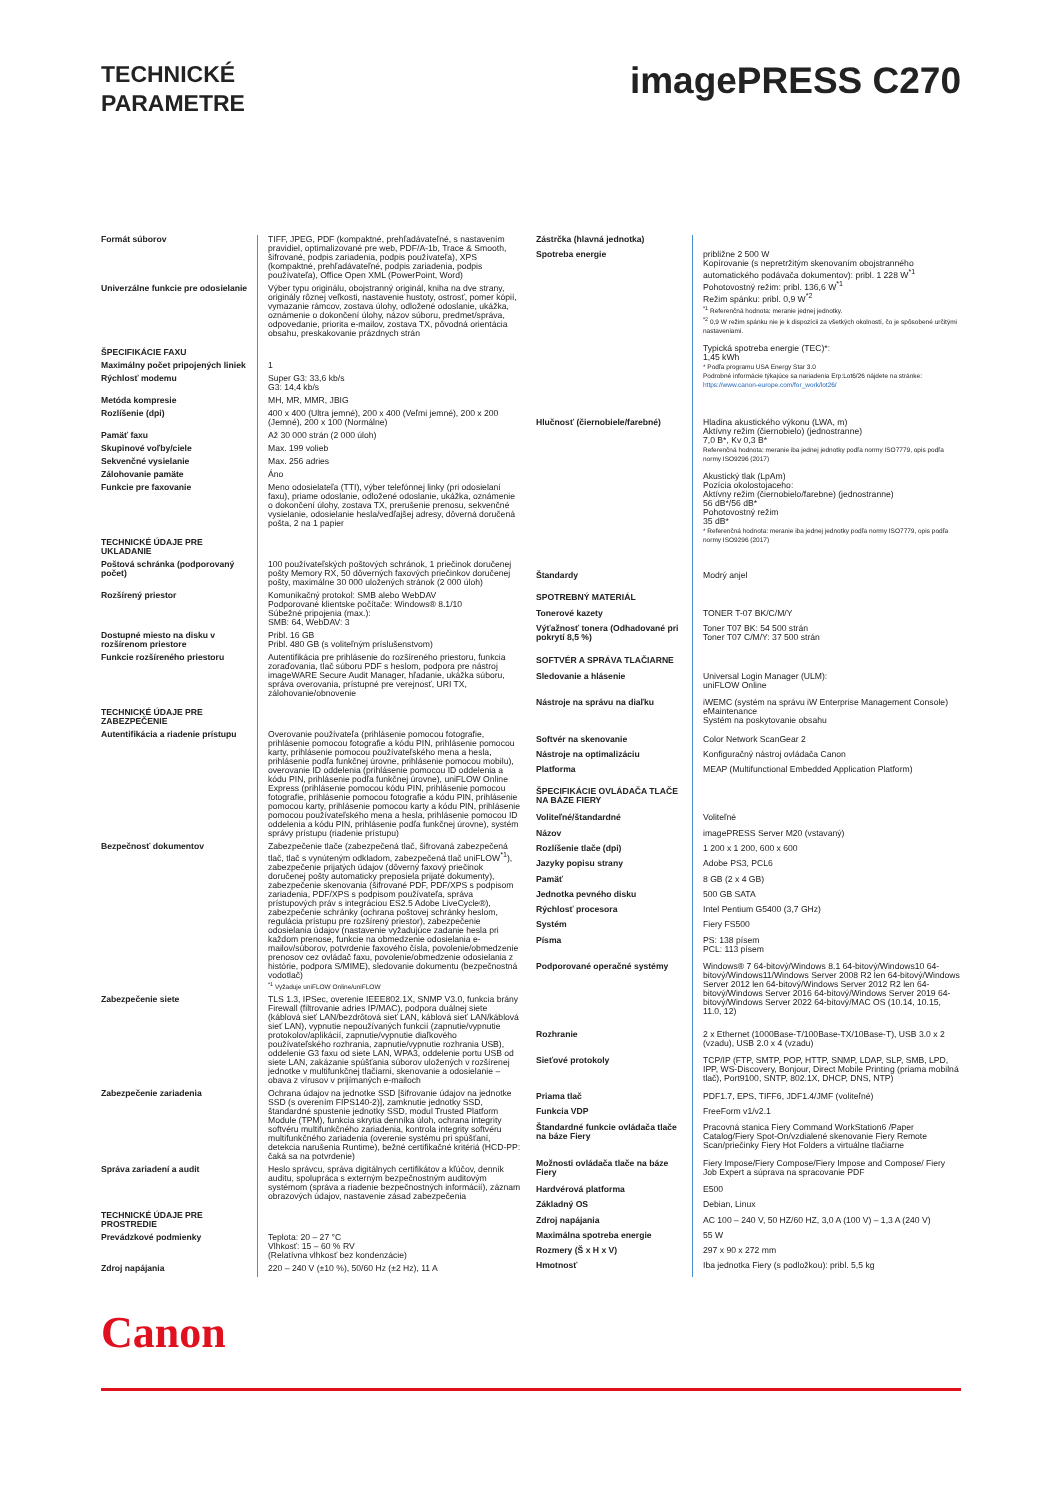TECHNICKÉ
PARAMETRE
imagePRESS C270
| Formát súborov | TIFF, JPEG, PDF (kompaktné, prehľadávateľné, s nastavením pravidiel, optimalizované pre web, PDF/A-1b, Trace & Smooth, šifrované, podpis zariadenia, podpis používateľa), XPS (kompaktné, prehľadávateľné, podpis zariadenia, podpis používateľa), Office Open XML (PowerPoint, Word) |
| Univerzálne funkcie pre odosielanie | Výber typu originálu, obojstranný originál, kniha na dve strany, originály rôznej veľkosti, nastavenie hustoty, ostrosť, pomer kópií, vymazanie rámcov, zostava úlohy, odložené odoslanie, ukážka, oznámenie o dokončení úlohy, názov súboru, predmet/správa, odpovedanie, priorita e-mailov, zostava TX, pôvodná orientácia obsahu, preskakovanie prázdnych strán |
| ŠPECIFIKÁCIE FAXU | |
| Maximálny počet pripojených liniek | 1 |
| Rýchlosť modemu | Super G3: 33,6 kb/s G3: 14,4 kb/s |
| Metóda kompresie | MH, MR, MMR, JBIG |
| Rozlíšenie (dpi) | 400 x 400 (Ultra jemné), 200 x 400 (Veľmi jemné), 200 x 200 (Jemné), 200 x 100 (Normálne) |
| Pamäť faxu | Až 30 000 strán (2 000 úloh) |
| Skupinové voľby/ciele | Max. 199 volieb |
| Sekvenčné vysielanie | Max. 256 adries |
| Zálohovanie pamäte | Áno |
| Funkcie pre faxovanie | Meno odosielateľa (TTI), výber telefónnej linky (pri odosielaní faxu), priame odoslanie, odložené odoslanie, ukážka, oznámenie o dokončení úlohy, zostava TX, prerušenie prenosu, sekvenčné vysielanie, odosielanie hesla/vedľajšej adresy, dôverná doručená pošta, 2 na 1 papier |
| TECHNICKÉ ÚDAJE PRE UKLADANIE | |
| Poštová schránka (podporovaný počet) | 100 používateľských poštových schránok, 1 priečinok doručenej pošty Memory RX, 50 dôverných faxových priečinkov doručenej pošty, maximálne 30 000 uložených stránok (2 000 úloh) |
| Rozšírený priestor | Komunikačný protokol: SMB alebo WebDAV Podporované klientske počítače: Windows® 8.1/10 Súbežné pripojenia (max.): SMB: 64, WebDAV: 3 |
| Dostupné miesto na disku v rozšírenom priestore | Pribl. 16 GB Pribl. 480 GB (s voliteľným príslušenstvom) |
| Funkcie rozšíreného priestoru | Autentifikácia pre prihlásenie do rozšíreného priestoru, funkcia zoraďovania, tlač súboru PDF s heslom, podpora pre nástroj imageWARE Secure Audit Manager, hľadanie, ukážka súboru, správa overovania, prístupné pre verejnosť, URI TX, zálohovanie/obnovenie |
| TECHNICKÉ ÚDAJE PRE ZABEZPEČENIE | |
| Autentifikácia a riadenie prístupu | Overovanie používateľa (prihlásenie pomocou fotografie, prihlásenie pomocou fotografie a kódu PIN, prihlásenie pomocou karty, prihlásenie pomocou používateľského mena a hesla, prihlásenie podľa funkčnej úrovne, prihlásenie pomocou mobilu), overovanie ID oddelenia (prihlásenie pomocou ID oddelenia a kódu PIN, prihlásenie podľa funkčnej úrovne), uniFLOW Online Express (prihlásenie pomocou kódu PIN, prihlásenie pomocou fotografie, prihlásenie pomocou fotografie a kódu PIN, prihlásenie pomocou karty, prihlásenie pomocou karty a kódu PIN, prihlásenie pomocou používateľského mena a hesla, prihlásenie pomocou ID oddelenia a kódu PIN, prihlásenie podľa funkčnej úrovne), systém správy prístupu (riadenie prístupu) |
| Bezpečnosť dokumentov | Zabezpečenie tlače (zabezpečená tlač, šifrovaná zabezpečená tlač, tlač s vynúteným odkladom, zabezpečená tlač uniFLOW<sup>*1</sup>), zabezpečenie prijatých údajov (dôverný faxový priečinok doručenej pošty automaticky preposiela prijaté dokumenty), zabezpečenie skenovania (šifrované PDF, PDF/XPS s podpisom zariadenia, PDF/XPS s podpisom používateľa, správa prístupových práv s integráciou ES2.5 Adobe LiveCycle®), zabezpečenie schránky (ochrana poštovej schránky heslom, regulácia prístupu pre rozšírený priestor), zabezpečenie odosielania údajov (nastavenie vyžadujúce zadanie hesla pri každom prenose, funkcie na obmedzenie odosielania e-mailov/súborov, potvrdenie faxového čísla, povolenie/obmedzenie prenosov cez ovládač faxu, povolenie/obmedzenie odosielania z histórie, podpora S/MIME), sledovanie dokumentu (bezpečnostná vodotlač) <sup>*1</sup> Vyžaduje uniFLOW Online/uniFLOW |
| Zabezpečenie siete | TLS 1.3, IPSec, overenie IEEE802.1X, SNMP V3.0, funkcia brány Firewall (filtrovanie adries IP/MAC), podpora duálnej siete (káblová sieť LAN/bezdrôtová sieť LAN, káblová sieť LAN/káblová sieť LAN), vypnutie nepoužívaných funkcií (zapnutie/vypnutie protokolov/aplikácií, zapnutie/vypnutie diaľkového používateľského rozhrania, zapnutie/vypnutie rozhrania USB), oddelenie G3 faxu od siete LAN, WPA3, oddelenie portu USB od siete LAN, zakázanie spúšťania súborov uložených v rozšírenej jednotke v multifunkčnej tlačiarni, skenovanie a odosielanie – obava z vírusov v prijímaných e-mailoch |
| Zabezpečenie zariadenia | Ochrana údajov na jednotke SSD [šifrovanie údajov na jednotke SSD (s overením FIPS140-2)], zamknutie jednotky SSD, štandardné spustenie jednotky SSD, modul Trusted Platform Module (TPM), funkcia skrytia denníka úloh, ochrana integrity softvéru multifunkčného zariadenia, kontrola integrity softvéru multifunkčného zariadenia (overenie systému pri spúšťaní, detekcia narušenia Runtime), bežné certifikačné kritériá (HCD-PP: čaká sa na potvrdenie) |
| Správa zariadení a audit | Heslo správcu, správa digitálnych certifikátov a kľúčov, denník auditu, spolupráca s externým bezpečnostným auditovým systémom (správa a riadenie bezpečnostných informácií), záznam obrazových údajov, nastavenie zásad zabezpečenia |
| TECHNICKÉ ÚDAJE PRE PROSTREDIE | |
| Prevádzkové podmienky | Teplota: 20 – 27 °C Vlhkosť: 15 – 60 % RV (Relatívna vlhkosť bez kondenzácie) |
| Zdroj napájania | 220 – 240 V (±10 %), 50/60 Hz (±2 Hz), 11 A |
| Zástrčka (hlavná jednotka) | |
| Spotreba energie | približne 2 500 W Kopírovanie (s nepretržitým skenovaním obojstranného automatického podávača dokumentov): pribl. 1 228 W<sup>*1</sup> Pohotovostný režim: pribl. 136,6 W<sup>*1</sup> Režim spánku: pribl. 0,9 W<sup>*2</sup> <sup>*1</sup> Referenčná hodnota: meranie jednej jednotky. <sup>*2</sup> 0,9 W režim spánku nie je k dispozícii za všetkých okolností, čo je spôsobené určitými nastaveniami. Typická spotreba energie (TEC)*: 1,45 kWh * Podľa programu USA Energy Star 3.0 Podrobné informácie týkajúce sa nariadenia Erp:Lot6/26 nájdete na stránke: https://www.canon-europe.com/for_work/lot26/ |
| Hlučnosť (čiernobiele/farebné) | Hladina akustického výkonu (LWA, m) Aktívny režim (čiernobielo) (jednostranne) 7,0 B*, Kv 0,3 B* Referenčná hodnota: meranie iba jednej jednotky podľa normy ISO7779, opis podľa normy ISO9296 (2017) Akustický tlak (LpAm) Pozícia okolostojaceho: Aktívny režim (čiernobielo/farebne) (jednostranne) 56 dB*/56 dB* Pohotovostný režim 35 dB* * Referenčná hodnota: meranie iba jednej jednotky podľa normy ISO7779, opis podľa normy ISO9296 (2017) |
| Štandardy | Modrý anjel |
| SPOTREBNÝ MATERIÁL | |
| Tonerové kazety | TONER T-07 BK/C/M/Y |
| Výťažnosť tonera (Odhadované pri pokrytí 8,5 %) | Toner T07 BK: 54 500 strán Toner T07 C/M/Y: 37 500 strán |
| SOFTVÉR A SPRÁVA TLAČIARNE | |
| Sledovanie a hlásenie | Universal Login Manager (ULM): uniFLOW Online |
| Nástroje na správu na diaľku | iWEMC (systém na správu iW Enterprise Management Console) eMaintenance Systém na poskytovanie obsahu |
| Softvér na skenovanie | Color Network ScanGear 2 |
| Nástroje na optimalizáciu | Konfiguračný nástroj ovládača Canon |
| Platforma | MEAP (Multifunctional Embedded Application Platform) |
| ŠPECIFIKÁCIE OVLÁDAČA TLAČE NA BÁZE FIERY | |
| Voliteľné/štandardné | Voliteľné |
| Názov | imagePRESS Server M20 (vstavaný) |
| Rozlíšenie tlače (dpi) | 1 200 x 1 200, 600 x 600 |
| Jazyky popisu strany | Adobe PS3, PCL6 |
| Pamäť | 8 GB (2 x 4 GB) |
| Jednotka pevného disku | 500 GB SATA |
| Rýchlosť procesora | Intel Pentium G5400 (3,7 GHz) |
| Systém | Fiery FS500 |
| Písma | PS: 138 písem PCL: 113 písem |
| Podporované operačné systémy | Windows® 7 64-bitový/Windows 8.1 64-bitový/Windows10 64-bitový/Windows11/Windows Server 2008 R2 len 64-bitový/Windows Server 2012 len 64-bitový/Windows Server 2012 R2 len 64-bitový/Windows Server 2016 64-bitový/Windows Server 2019 64-bitový/Windows Server 2022 64-bitový/MAC OS (10.14, 10.15, 11.0, 12) |
| Rozhranie | 2 x Ethernet (1000Base-T/100Base-TX/10Base-T), USB 3.0 x 2 (vzadu), USB 2.0 x 4 (vzadu) |
| Sieťové protokoly | TCP/IP (FTP, SMTP, POP, HTTP, SNMP, LDAP, SLP, SMB, LPD, IPP, WS-Discovery, Bonjour, Direct Mobile Printing (priama mobilná tlač), Port9100, SNTP, 802.1X, DHCP, DNS, NTP) |
| Priama tlač | PDF1.7, EPS, TIFF6, JDF1.4/JMF (voliteľné) |
| Funkcia VDP | FreeForm v1/v2.1 |
| Štandardné funkcie ovládača tlače na báze Fiery | Pracovná stanica Fiery Command WorkStation6 /Paper Catalog/Fiery Spot-On/vzdialené skenovanie Fiery Remote Scan/priečinky Fiery Hot Folders a virtuálne tlačiarne |
| Možnosti ovládača tlače na báze Fiery | Fiery Impose/Fiery Compose/Fiery Impose and Compose/ Fiery Job Expert a súprava na spracovanie PDF |
| Hardvérová platforma | E500 |
| Základný OS | Debian, Linux |
| Zdroj napájania | AC 100 – 240 V, 50 HZ/60 HZ, 3,0 A (100 V) – 1,3 A (240 V) |
| Maximálna spotreba energie | 55 W |
| Rozmery (Š x H x V) | 297 x 90 x 272 mm |
| Hmotnosť | Iba jednotka Fiery (s podložkou): pribl. 5,5 kg |
Canon